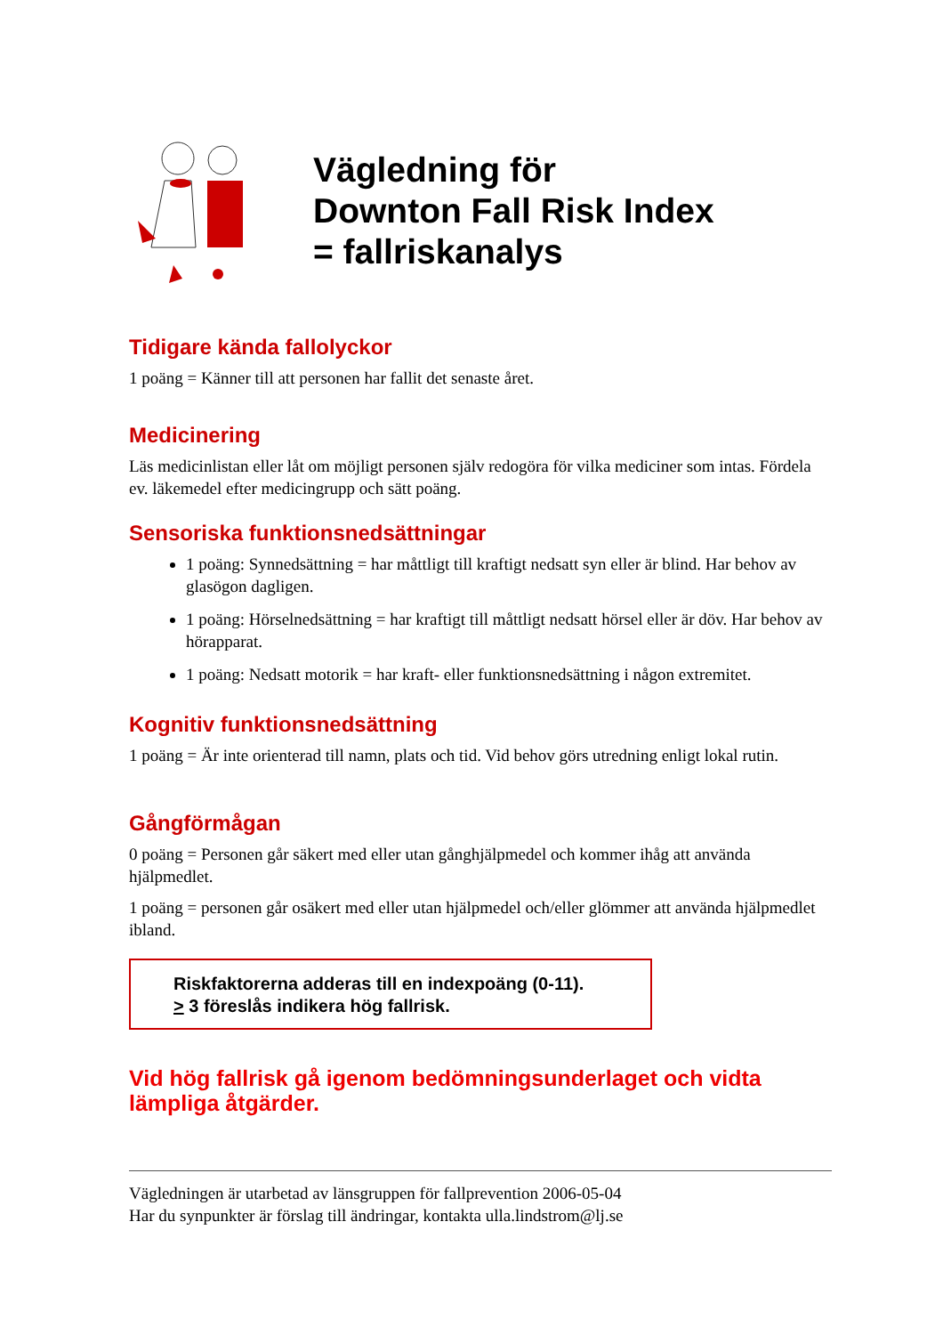Vägledning för
Downton Fall Risk Index
= fallriskanalys
Tidigare kända fallolyckor
1 poäng = Känner till att personen har fallit det senaste året.
Medicinering
Läs medicinlistan eller låt om möjligt personen själv redogöra för vilka mediciner som intas. Fördela ev. läkemedel efter medicingrupp och sätt poäng.
Sensoriska funktionsnedsättningar
1 poäng: Synnedsättning = har måttligt till kraftigt nedsatt syn eller är blind. Har behov av glasögon dagligen.
1 poäng: Hörselnedsättning = har kraftigt till måttligt nedsatt hörsel eller är döv. Har behov av hörapparat.
1 poäng: Nedsatt motorik = har kraft- eller funktionsnedsättning i någon extremitet.
Kognitiv funktionsnedsättning
1 poäng = Är inte orienterad till namn, plats och tid. Vid behov görs utredning enligt lokal rutin.
Gångförmågan
0 poäng = Personen går säkert med eller utan gånghjälpmedel och kommer ihåg att använda hjälpmedlet.
1 poäng = personen går osäkert med eller utan hjälpmedel och/eller glömmer att använda hjälpmedlet ibland.
Riskfaktorerna adderas till en indexpoäng (0-11).
> 3 föreslås indikera hög fallrisk.
Vid hög fallrisk gå igenom bedömningsunderlaget och vidta lämpliga åtgärder.
Vägledningen är utarbetad av länsgruppen för fallprevention 2006-05-04
Har du synpunkter är förslag till ändringar, kontakta ulla.lindstrom@lj.se